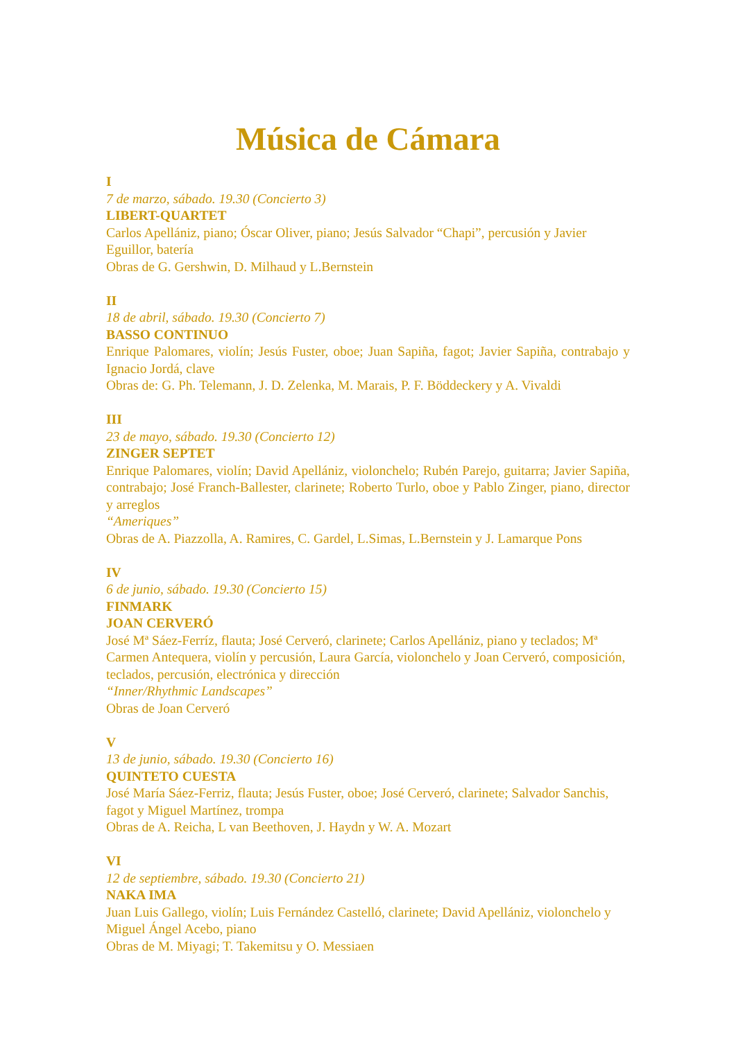Música de Cámara
I
7 de marzo, sábado. 19.30 (Concierto 3)
LIBERT-QUARTET
Carlos Apellániz, piano; Óscar Oliver, piano; Jesús Salvador “Chapi”, percusión y Javier Eguillor, batería
Obras de G. Gershwin, D. Milhaud y L.Bernstein
II
18 de abril, sábado. 19.30 (Concierto 7)
BASSO CONTINUO
Enrique Palomares, violín; Jesús Fuster, oboe; Juan Sapiña, fagot; Javier Sapiña, contrabajo y Ignacio Jordá, clave
Obras de: G. Ph. Telemann, J. D. Zelenka, M. Marais, P. F. Böddeckery y A. Vivaldi
III
23 de mayo, sábado. 19.30 (Concierto 12)
ZINGER SEPTET
Enrique Palomares, violín; David Apellániz, violonchelo; Rubén Parejo, guitarra; Javier Sapiña, contrabajo; José Franch-Ballester, clarinete; Roberto Turlo, oboe y Pablo Zinger, piano, director y arreglos
“Ameriques”
Obras de A. Piazzolla, A. Ramires, C. Gardel, L.Simas, L.Bernstein y J. Lamarque Pons
IV
6 de junio, sábado. 19.30 (Concierto 15)
FINMARK
JOAN CERVERÓ
José Mª Sáez-Ferríz, flauta; José Cerveró, clarinete; Carlos Apellániz, piano y teclados; Mª Carmen Antequera, violín y percusión, Laura García, violonchelo y Joan Cerveró, composición, teclados, percusión, electrónica y dirección
“Inner/Rhythmic Landscapes”
Obras de Joan Cerveró
V
13 de junio, sábado. 19.30 (Concierto 16)
QUINTETO CUESTA
José María Sáez-Ferriz, flauta; Jesús Fuster, oboe; José Cerveró, clarinete; Salvador Sanchis, fagot y Miguel Martínez, trompa
Obras de A. Reicha, L van Beethoven, J. Haydn y W. A. Mozart
VI
12 de septiembre, sábado. 19.30 (Concierto 21)
NAKA IMA
Juan Luis Gallego, violín; Luis Fernández Castelló, clarinete; David Apellániz, violonchelo y Miguel Ángel Acebo, piano
Obras de M. Miyagi; T. Takemitsu y O. Messiaen